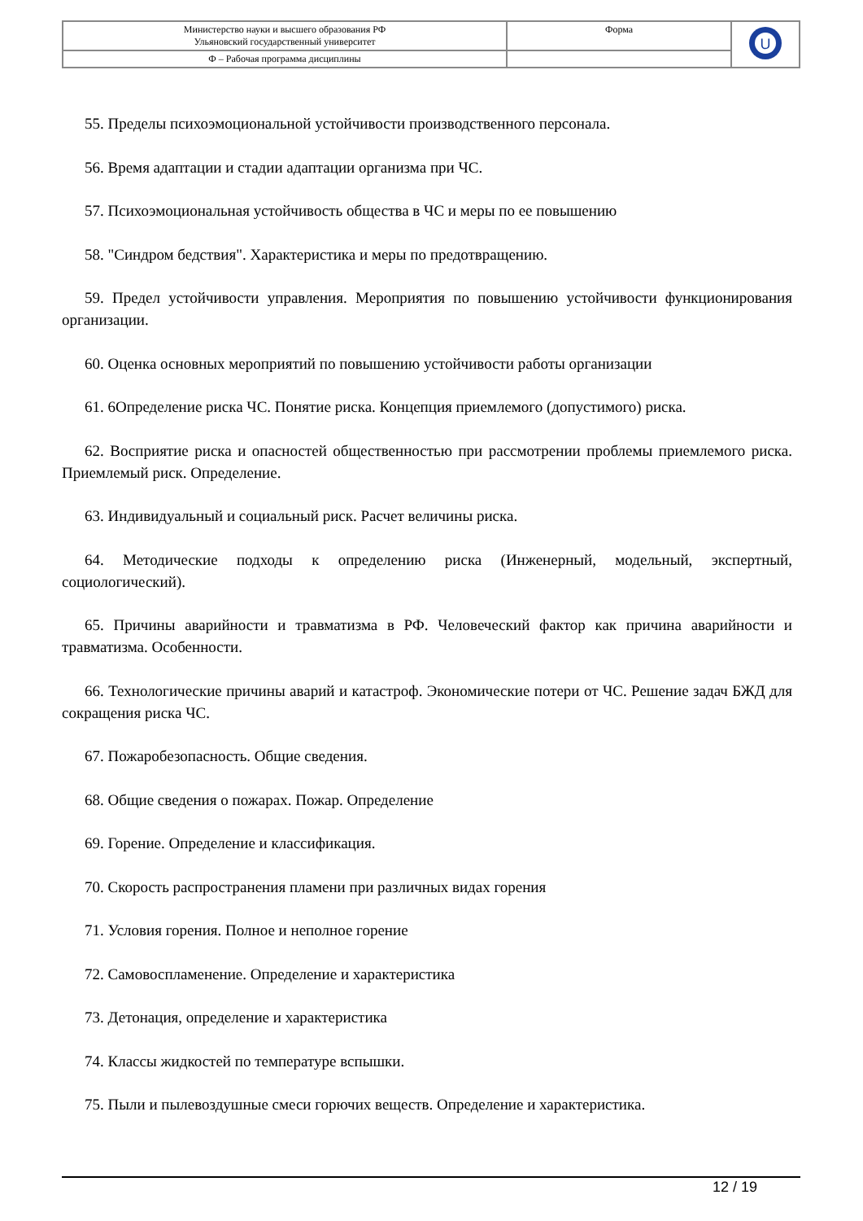| Министерство науки и высшего образования РФ Ульяновский государственный университет | Форма | U |
| Ф – Рабочая программа дисциплины | | |
55. Пределы психоэмоциональной устойчивости производственного персонала.
56. Время адаптации и стадии адаптации организма при ЧС.
57. Психоэмоциональная устойчивость общества в ЧС и меры по ее повышению
58. "Синдром бедствия". Характеристика и меры по предотвращению.
59. Предел устойчивости управления. Мероприятия по повышению устойчивости функционирования организации.
60. Оценка основных мероприятий по повышению устойчивости работы организации
61. 6Определение риска ЧС. Понятие риска. Концепция приемлемого (допустимого) риска.
62. Восприятие риска и опасностей общественностью при рассмотрении проблемы приемлемого риска. Приемлемый риск. Определение.
63. Индивидуальный и социальный риск. Расчет величины риска.
64. Методические подходы к определению риска (Инженерный, модельный, экспертный, социологический).
65. Причины аварийности и травматизма в РФ. Человеческий фактор как причина аварийности и травматизма. Особенности.
66. Технологические причины аварий и катастроф. Экономические потери от ЧС. Решение задач БЖД для сокращения риска ЧС.
67. Пожаробезопасность. Общие сведения.
68. Общие сведения о пожарах. Пожар. Определение
69. Горение. Определение и классификация.
70. Скорость распространения пламени при различных видах горения
71. Условия горения. Полное и неполное горение
72. Самовоспламенение. Определение и характеристика
73. Детонация, определение и характеристика
74. Классы жидкостей по температуре вспышки.
75. Пыли и пылевоздушные смеси горючих веществ. Определение и характеристика.
12 / 19